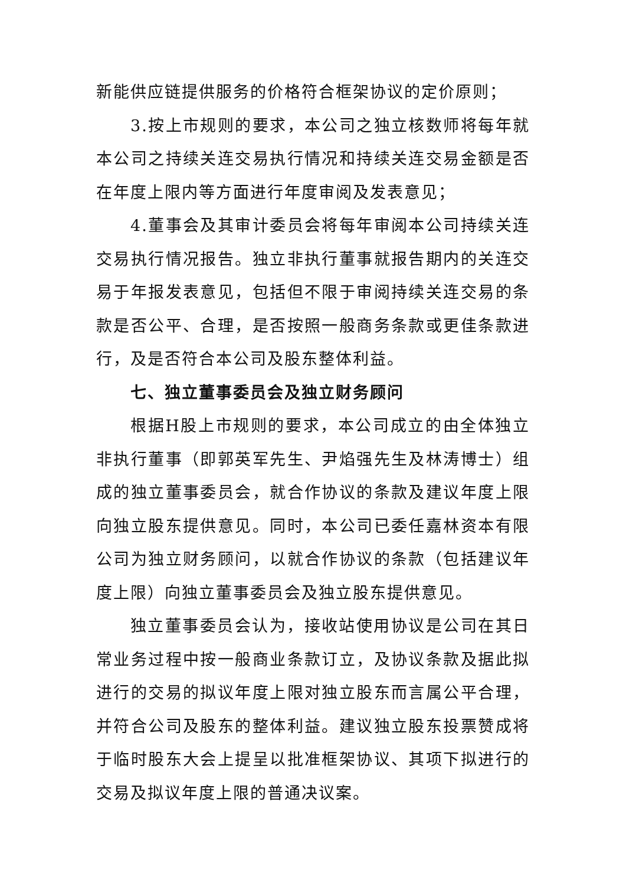新能供应链提供服务的价格符合框架协议的定价原则；
3.按上市规则的要求，本公司之独立核数师将每年就本公司之持续关连交易执行情况和持续关连交易金额是否在年度上限内等方面进行年度审阅及发表意见；
4.董事会及其审计委员会将每年审阅本公司持续关连交易执行情况报告。独立非执行董事就报告期内的关连交易于年报发表意见，包括但不限于审阅持续关连交易的条款是否公平、合理，是否按照一般商务条款或更佳条款进行，及是否符合本公司及股东整体利益。
七、独立董事委员会及独立财务顾问
根据H股上市规则的要求，本公司成立的由全体独立非执行董事（即郭英军先生、尹焰强先生及林涛博士）组成的独立董事委员会，就合作协议的条款及建议年度上限向独立股东提供意见。同时，本公司已委任嘉林资本有限公司为独立财务顾问，以就合作协议的条款（包括建议年度上限）向独立董事委员会及独立股东提供意见。
独立董事委员会认为，接收站使用协议是公司在其日常业务过程中按一般商业条款订立，及协议条款及据此拟进行的交易的拟议年度上限对独立股东而言属公平合理，并符合公司及股东的整体利益。建议独立股东投票赞成将于临时股东大会上提呈以批准框架协议、其项下拟进行的交易及拟议年度上限的普通决议案。